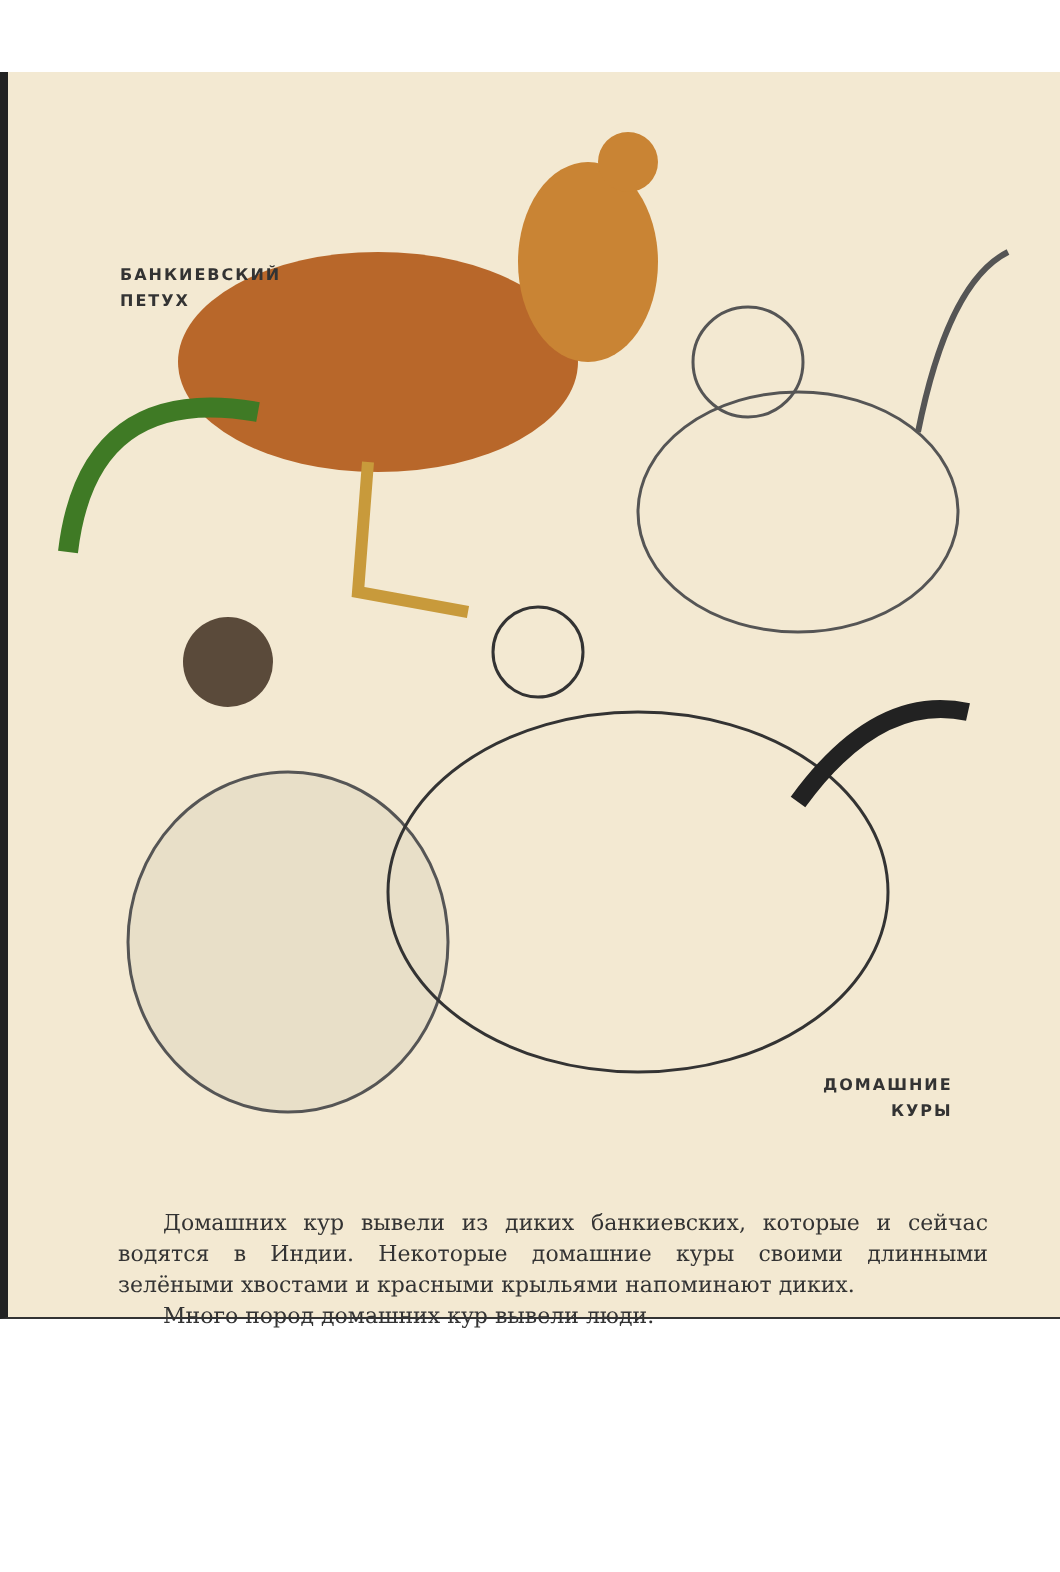БАНКИЕВСКИЙ
ПЕТУХ
ДОМАШНИЕ
КУРЫ
Домашних кур вывели из диких банкиевских, которые и сейчас водятся в Индии. Некоторые домашние куры своими длинными зелёными хвостами и красными крыльями напоминают диких.
Много пород домашних кур вывели люди.